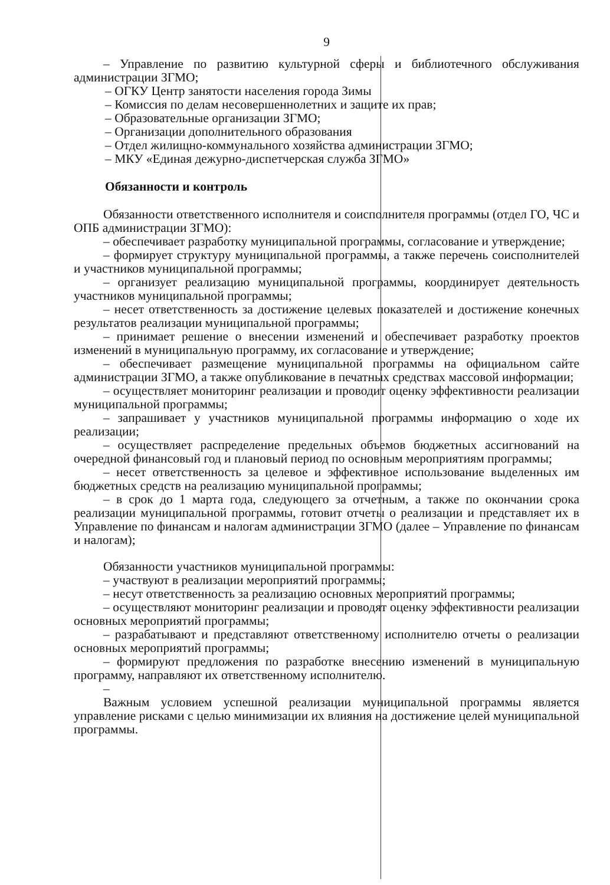9
– Управление по развитию культурной сферы и библиотечного обслуживания администрации ЗГМО;
– ОГКУ Центр занятости населения города Зимы
– Комиссия по делам несовершеннолетних и защите их прав;
– Образовательные организации ЗГМО;
– Организации дополнительного образования
– Отдел жилищно-коммунального хозяйства администрации ЗГМО;
– МКУ «Единая дежурно-диспетчерская служба ЗГМО»
Обязанности и контроль
Обязанности ответственного исполнителя и соисполнителя программы (отдел ГО, ЧС и ОПБ администрации ЗГМО):
– обеспечивает разработку муниципальной программы, согласование и утверждение;
– формирует структуру муниципальной программы, а также перечень соисполнителей и участников муниципальной программы;
– организует реализацию муниципальной программы, координирует деятельность участников муниципальной программы;
– несет ответственность за достижение целевых показателей и достижение конечных результатов реализации муниципальной программы;
– принимает решение о внесении изменений и обеспечивает разработку проектов изменений в муниципальную программу, их согласование и утверждение;
– обеспечивает размещение муниципальной программы на официальном сайте администрации ЗГМО, а также опубликование в печатных средствах массовой информации;
– осуществляет мониторинг реализации и проводит оценку эффективности реализации муниципальной программы;
– запрашивает у участников муниципальной программы информацию о ходе их реализации;
– осуществляет распределение предельных объемов бюджетных ассигнований на очередной финансовый год и плановый период по основным мероприятиям программы;
– несет ответственность за целевое и эффективное использование выделенных им бюджетных средств на реализацию муниципальной программы;
– в срок до 1 марта года, следующего за отчетным, а также по окончании срока реализации муниципальной программы, готовит отчеты о реализации и представляет их в Управление по финансам и налогам администрации ЗГМО (далее – Управление по финансам и налогам);
Обязанности участников муниципальной программы:
– участвуют в реализации мероприятий программы;
– несут ответственность за реализацию основных мероприятий программы;
– осуществляют мониторинг реализации и проводят оценку эффективности реализации основных мероприятий программы;
– разрабатывают и представляют ответственному исполнителю отчеты о реализации основных мероприятий программы;
– формируют предложения по разработке внесению изменений в муниципальную программу, направляют их ответственному исполнителю.
–
Важным условием успешной реализации муниципальной программы является управление рисками с целью минимизации их влияния на достижение целей муниципальной программы.